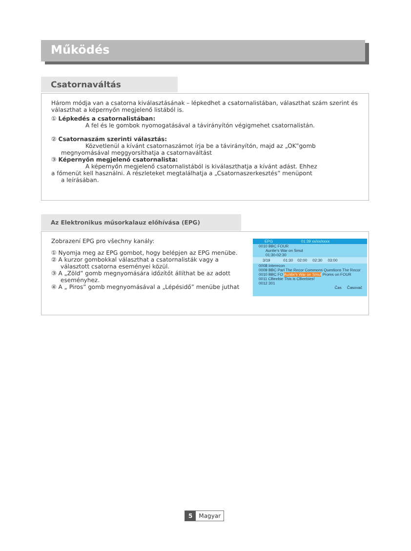Működés
Csatornaváltás
Három módja van a csatorna kiválasztásának – lépkedhet a csatornalistában, választhat szám szerint és választhat a képernyőn megjelenő listából is.
① Lépkedés a csatornalistában:
A fel és le gombok nyomogatásával a távirányítón végigmehet csatornalistán.
② Csatornaszám szerinti választás:
Közvetlenül a kívánt csatornaszámot írja be a távirányítón, majd az „OK”gomb
megnyomásával meggyorsíthatja a csatornaváltást
③ Képernyőn megjelenő csatornalista:
A képernyőn megjelenő csatornalistából is kiválaszthatja a kívánt adást. Ehhez
a főmenüt kell használni. A részleteket megtalálhatja a „Csatornaszerkesztés” menüpont
a leírásában.
Az Elektronikus műsorkalauz előhívása (EPG)
Zobrazení EPG pro všechny kanály:
① Nyomja meg az EPG gombot, hogy belépjen az EPG menübe.
② A kurzor gombokkal választhat a csatornalisták vagy a
választott csatorna eseményei közül.
③ A „Zöld” gomb megnyomására időzítőt állíthat be az adott
eseményhez.
④ A „ Piros” gomb megnyomásával a „Lépésidő” menübe juthat
EPG 01:39 xx/xx/xxxx
0010 BBC FOUR
Auntie's War on Smut
01:30-02:30
3/19 01:30 02:00 02:30 03:00
0008 Interecon
0009 BBC Parl The Recor Commons Questions The Recor
0010 BBC FO Auntie's War on Smut Proms on FOUR
0011 CBeebie This is CBeebies!
0012 301
Čas Časovač
5 Magyar